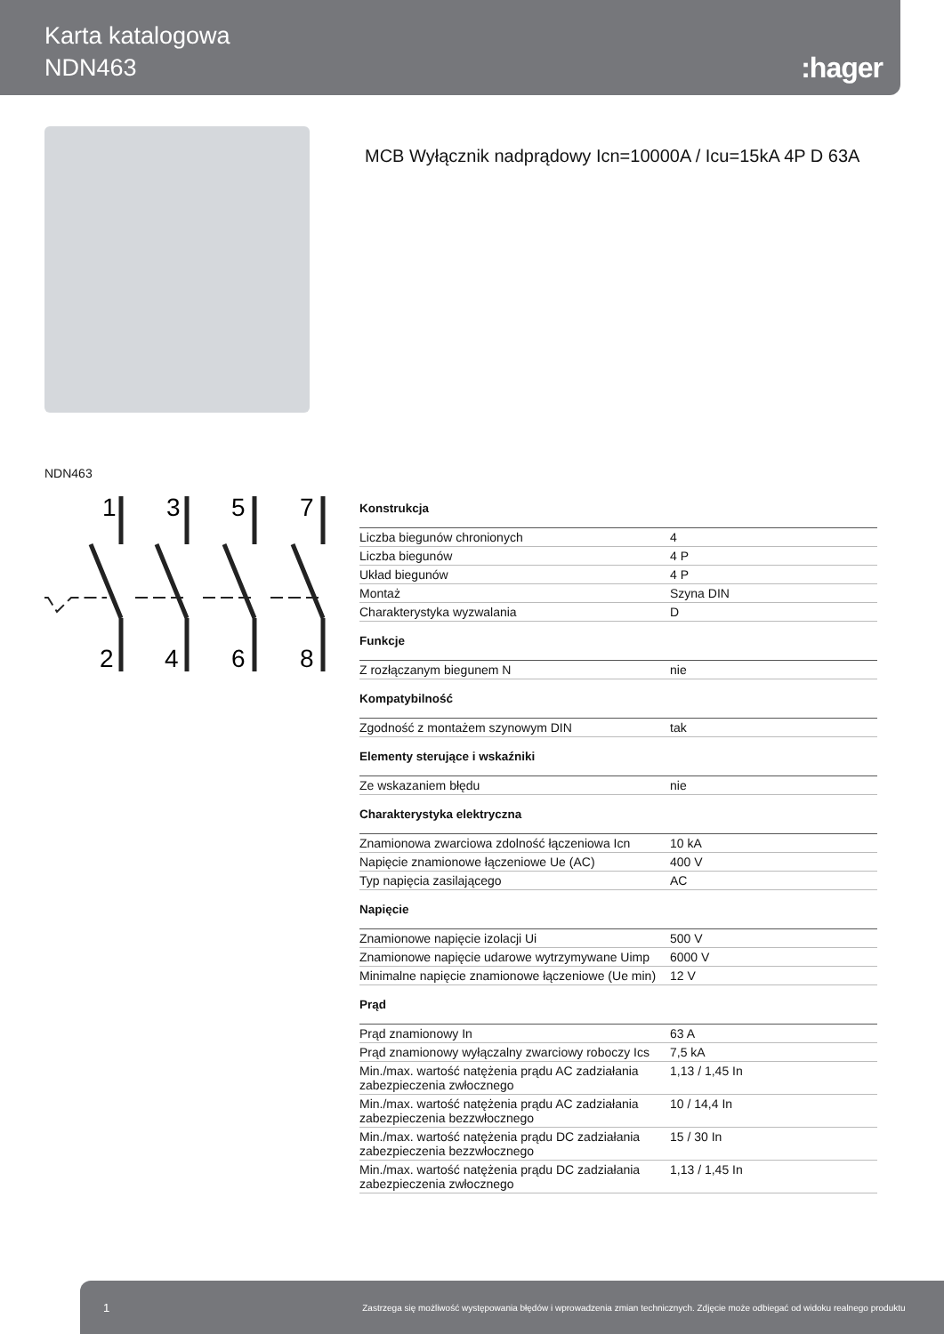Karta katalogowa
NDN463
:hager
MCB Wyłącznik nadprądowy Icn=10000A / Icu=15kA 4P D 63A
NDN463
1
3
5
7
2
4
6
8
Konstrukcja
| Liczba biegunów chronionych | 4 |
| Liczba biegunów | 4 P |
| Układ biegunów | 4 P |
| Montaż | Szyna DIN |
| Charakterystyka wyzwalania | D |
Funkcje
| Z rozłączanym biegunem N | nie |
Kompatybilność
| Zgodność z montażem szynowym DIN | tak |
Elementy sterujące i wskaźniki
| Ze wskazaniem błędu | nie |
Charakterystyka elektryczna
| Znamionowa zwarciowa zdolność łączeniowa Icn | 10 kA |
| Napięcie znamionowe łączeniowe Ue (AC) | 400 V |
| Typ napięcia zasilającego | AC |
Napięcie
| Znamionowe napięcie izolacji Ui | 500 V |
| Znamionowe napięcie udarowe wytrzymywane Uimp | 6000 V |
| Minimalne napięcie znamionowe łączeniowe (Ue min) | 12 V |
Prąd
| Prąd znamionowy In | 63 A |
| Prąd znamionowy wyłączalny zwarciowy roboczy Ics | 7,5 kA |
| Min./max. wartość natężenia prądu AC zadziałania zabezpieczenia zwłocznego | 1,13 / 1,45 In |
| Min./max. wartość natężenia prądu AC zadziałania zabezpieczenia bezzwłocznego | 10 / 14,4 In |
| Min./max. wartość natężenia prądu DC zadziałania zabezpieczenia bezzwłocznego | 15 / 30 In |
| Min./max. wartość natężenia prądu DC zadziałania zabezpieczenia zwłocznego | 1,13 / 1,45 In |
1 Zastrzega się możliwość występowania błędów i wprowadzenia zmian technicznych. Zdjęcie może odbiegać od widoku realnego produktu